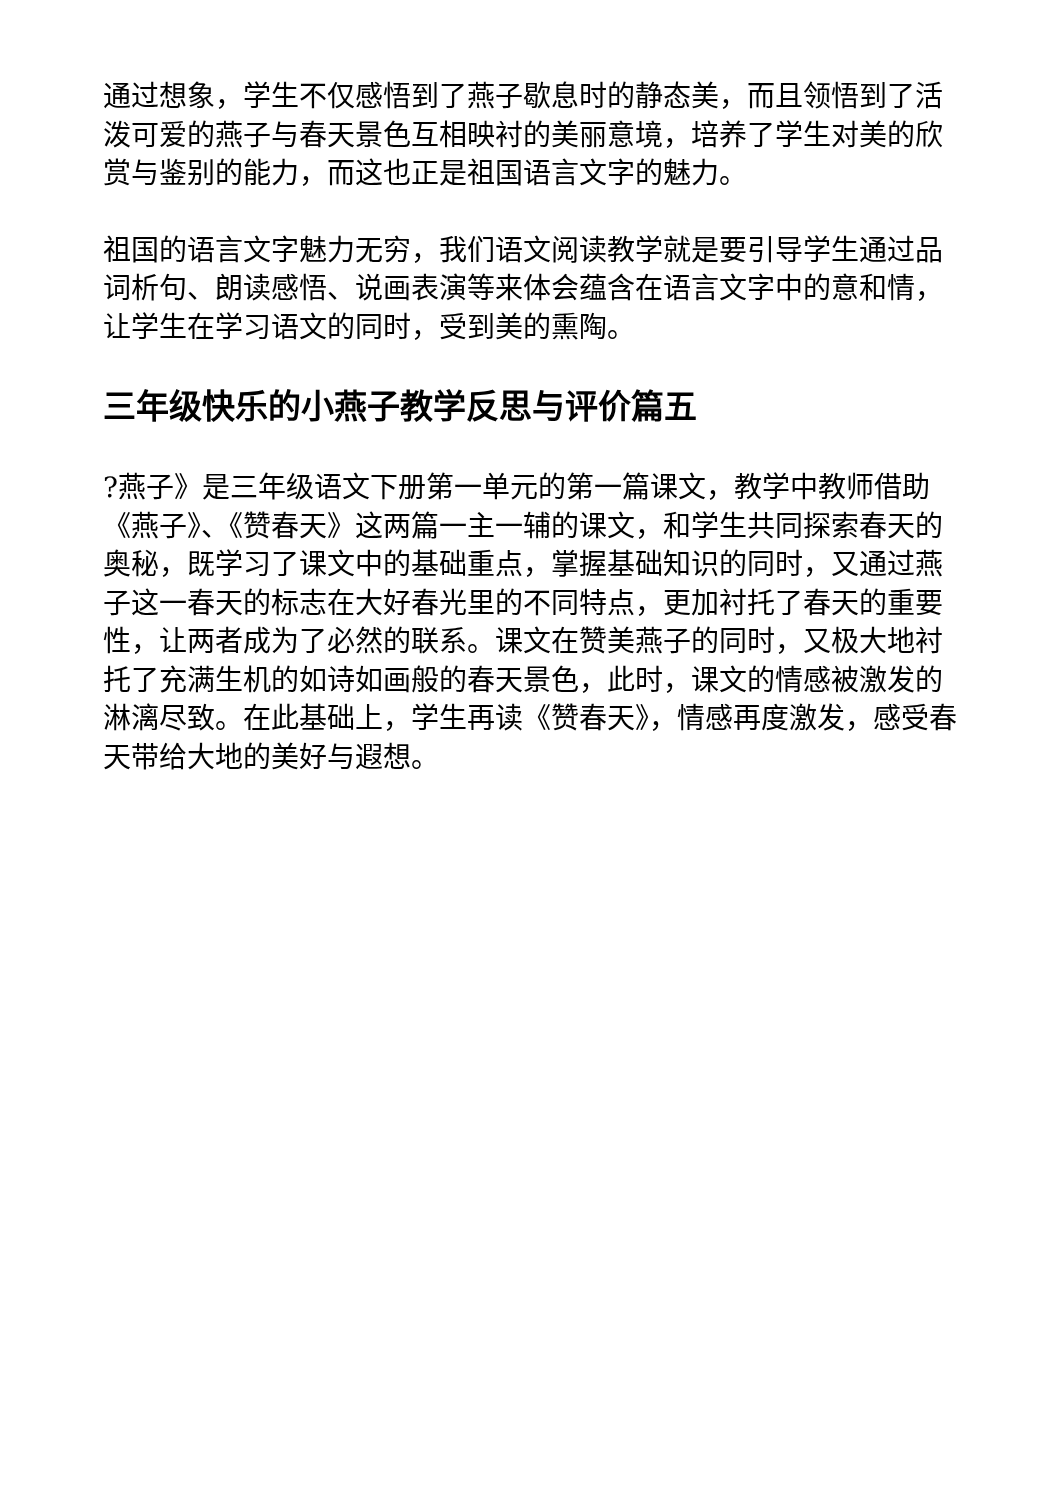通过想象，学生不仅感悟到了燕子歇息时的静态美，而且领悟到了活泼可爱的燕子与春天景色互相映衬的美丽意境，培养了学生对美的欣赏与鉴别的能力，而这也正是祖国语言文字的魅力。
祖国的语言文字魅力无穷，我们语文阅读教学就是要引导学生通过品词析句、朗读感悟、说画表演等来体会蕴含在语言文字中的意和情，让学生在学习语文的同时，受到美的熏陶。
三年级快乐的小燕子教学反思与评价篇五
?燕子》是三年级语文下册第一单元的第一篇课文，教学中教师借助《燕子》、《赞春天》这两篇一主一辅的课文，和学生共同探索春天的奥秘，既学习了课文中的基础重点，掌握基础知识的同时，又通过燕子这一春天的标志在大好春光里的不同特点，更加衬托了春天的重要性，让两者成为了必然的联系。课文在赞美燕子的同时，又极大地衬托了充满生机的如诗如画般的春天景色，此时，课文的情感被激发的淋漓尽致。在此基础上，学生再读《赞春天》，情感再度激发，感受春天带给大地的美好与遐想。